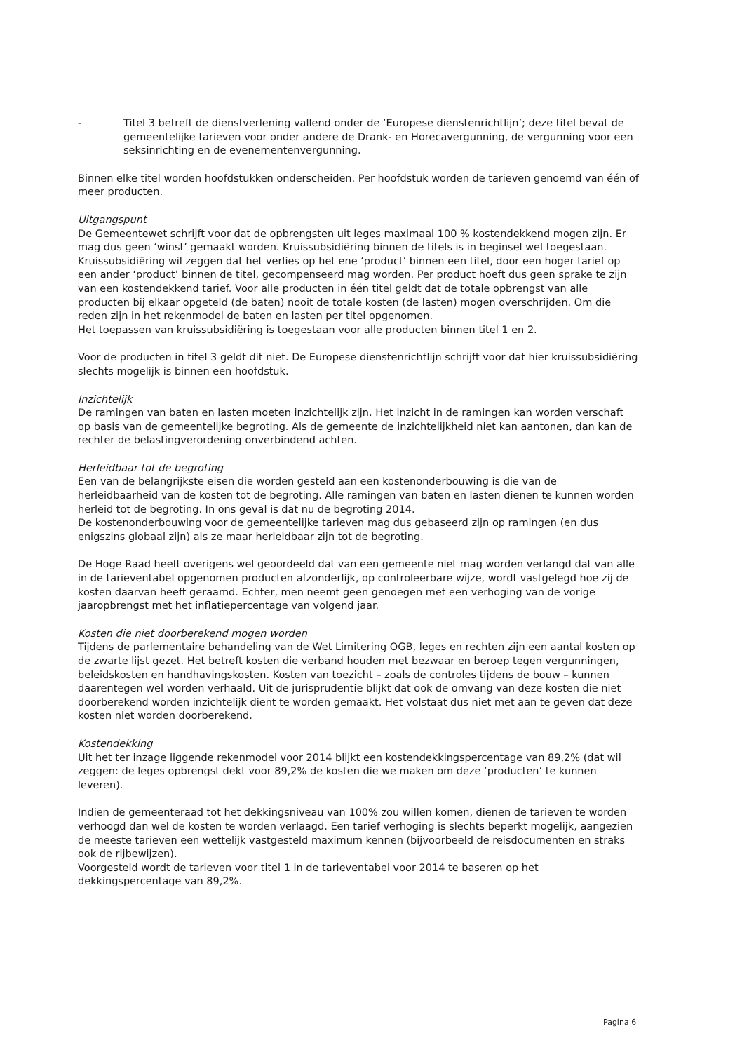- Titel 3 betreft de dienstverlening vallend onder de ‘Europese dienstenrichtlijn’; deze titel bevat de gemeentelijke tarieven voor onder andere de Drank- en Horecavergunning, de vergunning voor een seksinrichting en de evenementenvergunning.
Binnen elke titel worden hoofdstukken onderscheiden. Per hoofdstuk worden de tarieven genoemd van één of meer producten.
Uitgangspunt
De Gemeentewet schrijft voor dat de opbrengsten uit leges maximaal 100 % kostendekkend mogen zijn. Er mag dus geen ‘winst’ gemaakt worden. Kruissubsidiëring binnen de titels is in beginsel wel toegestaan. Kruissubsidiëring wil zeggen dat het verlies op het ene ‘product’ binnen een titel, door een hoger tarief op een ander ‘product’ binnen de titel, gecompenseerd mag worden. Per product hoeft dus geen sprake te zijn van een kostendekkend tarief. Voor alle producten in één titel geldt dat de totale opbrengst van alle producten bij elkaar opgeteld (de baten) nooit de totale kosten (de lasten) mogen overschrijden. Om die reden zijn in het rekenmodel de baten en lasten per titel opgenomen.
Het toepassen van kruissubsidiëring is toegestaan voor alle producten binnen titel 1 en 2.
Voor de producten in titel 3 geldt dit niet. De Europese dienstenrichtlijn schrijft voor dat hier kruissubsidiëring slechts mogelijk is binnen een hoofdstuk.
Inzichtelijk
De ramingen van baten en lasten moeten inzichtelijk zijn. Het inzicht in de ramingen kan worden verschaft op basis van de gemeentelijke begroting. Als de gemeente de inzichtelijkheid niet kan aantonen, dan kan de rechter de belastingverordening onverbindend achten.
Herleidbaar tot de begroting
Een van de belangrijkste eisen die worden gesteld aan een kostenonderbouwing is die van de herleidbaarheid van de kosten tot de begroting. Alle ramingen van baten en lasten dienen te kunnen worden herleid tot de begroting. In ons geval is dat nu de begroting 2014.
De kostenonderbouwing voor de gemeentelijke tarieven mag dus gebaseerd zijn op ramingen (en dus enigszins globaal zijn) als ze maar herleidbaar zijn tot de begroting.
De Hoge Raad heeft overigens wel geoordeeld dat van een gemeente niet mag worden verlangd dat van alle in de tarieventabel opgenomen producten afzonderlijk, op controleerbare wijze, wordt vastgelegd hoe zij de kosten daarvan heeft geraamd. Echter, men neemt geen genoegen met een verhoging van de vorige jaaropbrengst met het inflatiepercentage van volgend jaar.
Kosten die niet doorberekend mogen worden
Tijdens de parlementaire behandeling van de Wet Limitering OGB, leges en rechten zijn een aantal kosten op de zwarte lijst gezet. Het betreft kosten die verband houden met bezwaar en beroep tegen vergunningen, beleidskosten en handhavingskosten. Kosten van toezicht – zoals de controles tijdens de bouw – kunnen daarentegen wel worden verhaald. Uit de jurisprudentie blijkt dat ook de omvang van deze kosten die niet doorberekend worden inzichtelijk dient te worden gemaakt. Het volstaat dus niet met aan te geven dat deze kosten niet worden doorberekend.
Kostendekking
Uit het ter inzage liggende rekenmodel voor 2014 blijkt een kostendekkingspercentage van 89,2% (dat wil zeggen: de leges opbrengst dekt voor 89,2% de kosten die we maken om deze ‘producten’ te kunnen leveren).
Indien de gemeenteraad tot het dekkingsniveau van 100% zou willen komen, dienen de tarieven te worden verhoogd dan wel de kosten te worden verlaagd. Een tarief verhoging is slechts beperkt mogelijk, aangezien de meeste tarieven een wettelijk vastgesteld maximum kennen (bijvoorbeeld de reisdocumenten en straks ook de rijbewijzen).
Voorgesteld wordt de tarieven voor titel 1 in de tarieventabel voor 2014 te baseren op het dekkingspercentage van 89,2%.
Pagina 6